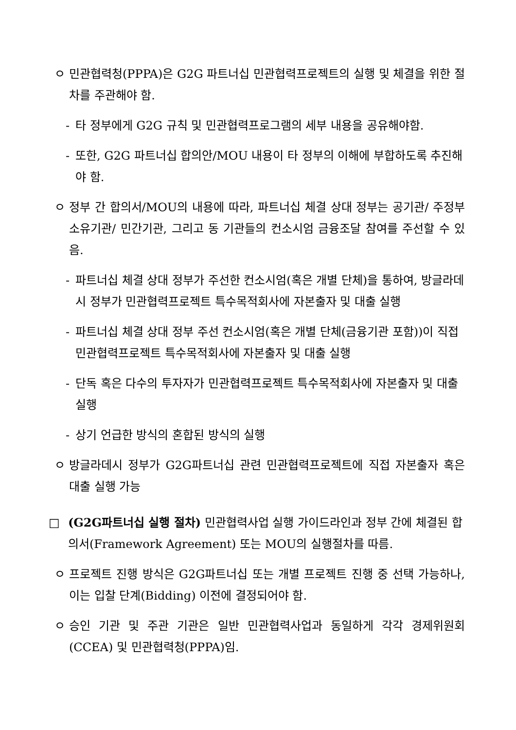ㅇ 민관협력청(PPPA)은 G2G 파트너십 민관협력프로젝트의 실행 및 체결을 위한 절차를 주관해야 함.
- 타 정부에게 G2G 규칙 및 민관협력프로그램의 세부 내용을 공유해야함.
- 또한, G2G 파트너십 합의안/MOU 내용이 타 정부의 이해에 부합하도록 추진해야 함.
ㅇ 정부 간 합의서/MOU의 내용에 따라, 파트너십 체결 상대 정부는 공기관/ 주정부소유기관/ 민간기관, 그리고 동 기관들의 컨소시엄 금융조달 참여를 주선할 수 있음.
- 파트너십 체결 상대 정부가 주선한 컨소시엄(혹은 개별 단체)을 통하여, 방글라데시 정부가 민관협력프로젝트 특수목적회사에 자본출자 및 대출 실행
- 파트너십 체결 상대 정부 주선 컨소시엄(혹은 개별 단체(금융기관 포함))이 직접 민관협력프로젝트 특수목적회사에 자본출자 및 대출 실행
- 단독 혹은 다수의 투자자가 민관협력프로젝트 특수목적회사에 자본출자 및 대출 실행
- 상기 언급한 방식의 혼합된 방식의 실행
ㅇ 방글라데시 정부가 G2G파트너십 관련 민관협력프로젝트에 직접 자본출자 혹은 대출 실행 가능
□ (G2G파트너십 실행 절차) 민관협력사업 실행 가이드라인과 정부 간에 체결된 합의서(Framework Agreement) 또는 MOU의 실행절차를 따름.
ㅇ 프로젝트 진행 방식은 G2G파트너십 또는 개별 프로젝트 진행 중 선택 가능하나, 이는 입찰 단계(Bidding) 이전에 결정되어야 함.
ㅇ 승인 기관 및 주관 기관은 일반 민관협력사업과 동일하게 각각 경제위원회 (CCEA) 및 민관협력청(PPPA)임.